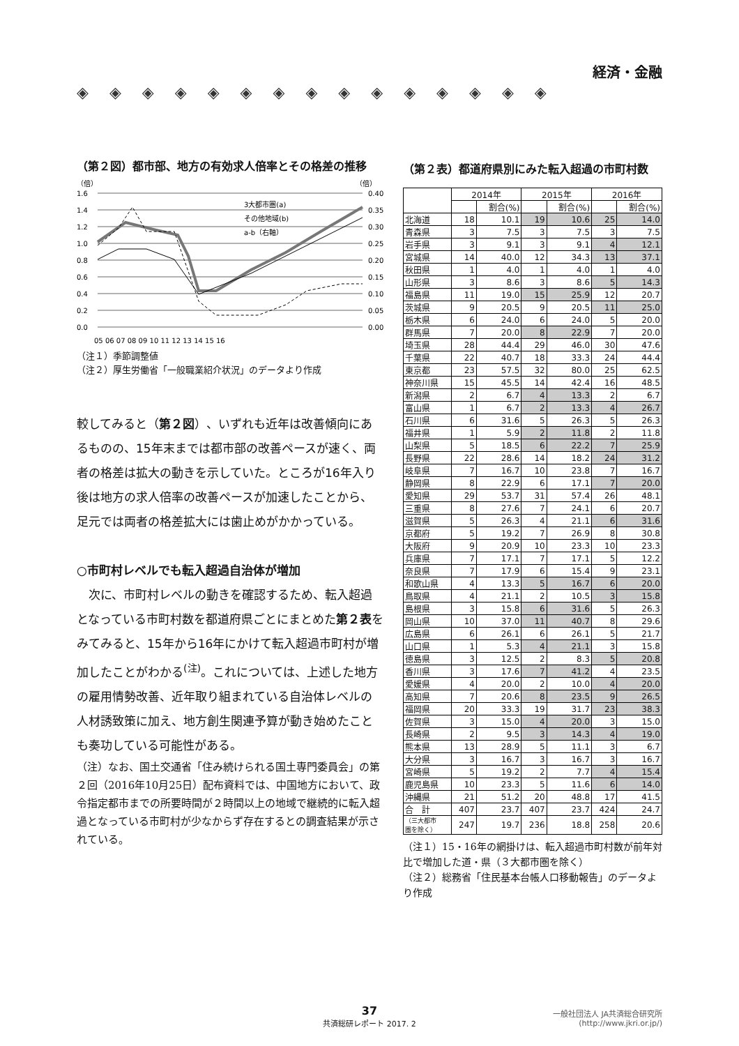経済・金融
◈◈◈◈◈◈◈◈◈◈◈◈◈◈◈
（第２図）都市部、地方の有効求人倍率とその格差の推移
（倍）
（倍）
1.6
1.4
1.2
1.0
0.8
0.6
0.4
0.2
0.0
0.40
0.35
0.30
0.25
0.20
0.15
0.10
0.05
0.00
3大都市圏(a)
その他地域(b)
a-b（右軸）
05 06 07 08 09 10 11 12 13 14 15 16
（注１）季節調整値
（注２）厚生労働省「一般職業紹介状況」のデータより作成
較してみると（第２図）、いずれも近年は改善傾向にあるものの、15年末までは都市部の改善ペースが速く、両者の格差は拡大の動きを示していた。ところが16年入り後は地方の求人倍率の改善ペースが加速したことから、足元では両者の格差拡大には歯止めがかかっている。
○市町村レベルでも転入超過自治体が増加
　次に、市町村レベルの動きを確認するため、転入超過となっている市町村数を都道府県ごとにまとめた第２表をみてみると、15年から16年にかけて転入超過市町村が増加したことがわかる<sup>(注)</sup>。これについては、上述した地方の雇用情勢改善、近年取り組まれている自治体レベルの人材誘致策に加え、地方創生関連予算が動き始めたことも奏功している可能性がある。
（注）なお、国土交通省「住み続けられる国土専門委員会」の第２回（2016年10月25日）配布資料では、中国地方において、政令指定都市までの所要時間が２時間以上の地域で継続的に転入超過となっている市町村が少なからず存在するとの調査結果が示されている。
（第２表）都道府県別にみた転入超過の市町村数
| | 2014年 | | 2015年 | | 2016年 | |
| --- | --- | --- | --- | --- | --- | --- |
| | | 割合(%) | | 割合(%) | | 割合(%) |
| 北海道 | 18 | 10.1 | 19 | 10.6 | 25 | 14.0 |
| 青森県 | 3 | 7.5 | 3 | 7.5 | 3 | 7.5 |
| 岩手県 | 3 | 9.1 | 3 | 9.1 | 4 | 12.1 |
| 宮城県 | 14 | 40.0 | 12 | 34.3 | 13 | 37.1 |
| 秋田県 | 1 | 4.0 | 1 | 4.0 | 1 | 4.0 |
| 山形県 | 3 | 8.6 | 3 | 8.6 | 5 | 14.3 |
| 福島県 | 11 | 19.0 | 15 | 25.9 | 12 | 20.7 |
| 茨城県 | 9 | 20.5 | 9 | 20.5 | 11 | 25.0 |
| 栃木県 | 6 | 24.0 | 6 | 24.0 | 5 | 20.0 |
| 群馬県 | 7 | 20.0 | 8 | 22.9 | 7 | 20.0 |
| 埼玉県 | 28 | 44.4 | 29 | 46.0 | 30 | 47.6 |
| 千葉県 | 22 | 40.7 | 18 | 33.3 | 24 | 44.4 |
| 東京都 | 23 | 57.5 | 32 | 80.0 | 25 | 62.5 |
| 神奈川県 | 15 | 45.5 | 14 | 42.4 | 16 | 48.5 |
| 新潟県 | 2 | 6.7 | 4 | 13.3 | 2 | 6.7 |
| 富山県 | 1 | 6.7 | 2 | 13.3 | 4 | 26.7 |
| 石川県 | 6 | 31.6 | 5 | 26.3 | 5 | 26.3 |
| 福井県 | 1 | 5.9 | 2 | 11.8 | 2 | 11.8 |
| 山梨県 | 5 | 18.5 | 6 | 22.2 | 7 | 25.9 |
| 長野県 | 22 | 28.6 | 14 | 18.2 | 24 | 31.2 |
| 岐阜県 | 7 | 16.7 | 10 | 23.8 | 7 | 16.7 |
| 静岡県 | 8 | 22.9 | 6 | 17.1 | 7 | 20.0 |
| 愛知県 | 29 | 53.7 | 31 | 57.4 | 26 | 48.1 |
| 三重県 | 8 | 27.6 | 7 | 24.1 | 6 | 20.7 |
| 滋賀県 | 5 | 26.3 | 4 | 21.1 | 6 | 31.6 |
| 京都府 | 5 | 19.2 | 7 | 26.9 | 8 | 30.8 |
| 大阪府 | 9 | 20.9 | 10 | 23.3 | 10 | 23.3 |
| 兵庫県 | 7 | 17.1 | 7 | 17.1 | 5 | 12.2 |
| 奈良県 | 7 | 17.9 | 6 | 15.4 | 9 | 23.1 |
| 和歌山県 | 4 | 13.3 | 5 | 16.7 | 6 | 20.0 |
| 鳥取県 | 4 | 21.1 | 2 | 10.5 | 3 | 15.8 |
| 島根県 | 3 | 15.8 | 6 | 31.6 | 5 | 26.3 |
| 岡山県 | 10 | 37.0 | 11 | 40.7 | 8 | 29.6 |
| 広島県 | 6 | 26.1 | 6 | 26.1 | 5 | 21.7 |
| 山口県 | 1 | 5.3 | 4 | 21.1 | 3 | 15.8 |
| 徳島県 | 3 | 12.5 | 2 | 8.3 | 5 | 20.8 |
| 香川県 | 3 | 17.6 | 7 | 41.2 | 4 | 23.5 |
| 愛媛県 | 4 | 20.0 | 2 | 10.0 | 4 | 20.0 |
| 高知県 | 7 | 20.6 | 8 | 23.5 | 9 | 26.5 |
| 福岡県 | 20 | 33.3 | 19 | 31.7 | 23 | 38.3 |
| 佐賀県 | 3 | 15.0 | 4 | 20.0 | 3 | 15.0 |
| 長崎県 | 2 | 9.5 | 3 | 14.3 | 4 | 19.0 |
| 熊本県 | 13 | 28.9 | 5 | 11.1 | 3 | 6.7 |
| 大分県 | 3 | 16.7 | 3 | 16.7 | 3 | 16.7 |
| 宮崎県 | 5 | 19.2 | 2 | 7.7 | 4 | 15.4 |
| 鹿児島県 | 10 | 23.3 | 5 | 11.6 | 6 | 14.0 |
| 沖縄県 | 21 | 51.2 | 20 | 48.8 | 17 | 41.5 |
| 合 計 | 407 | 23.7 | 407 | 23.7 | 424 | 24.7 |
| （三大都市 圏を除く） | 247 | 19.7 | 236 | 18.8 | 258 | 20.6 |
（注１）15・16年の網掛けは、転入超過市町村数が前年対比で増加した道・県（３大都市圏を除く）
（注２）総務省「住民基本台帳人口移動報告」のデータより作成
37
共済総研レポート 2017. 2
一般社団法人 JA共済総合研究所
(http://www.jkri.or.jp/)